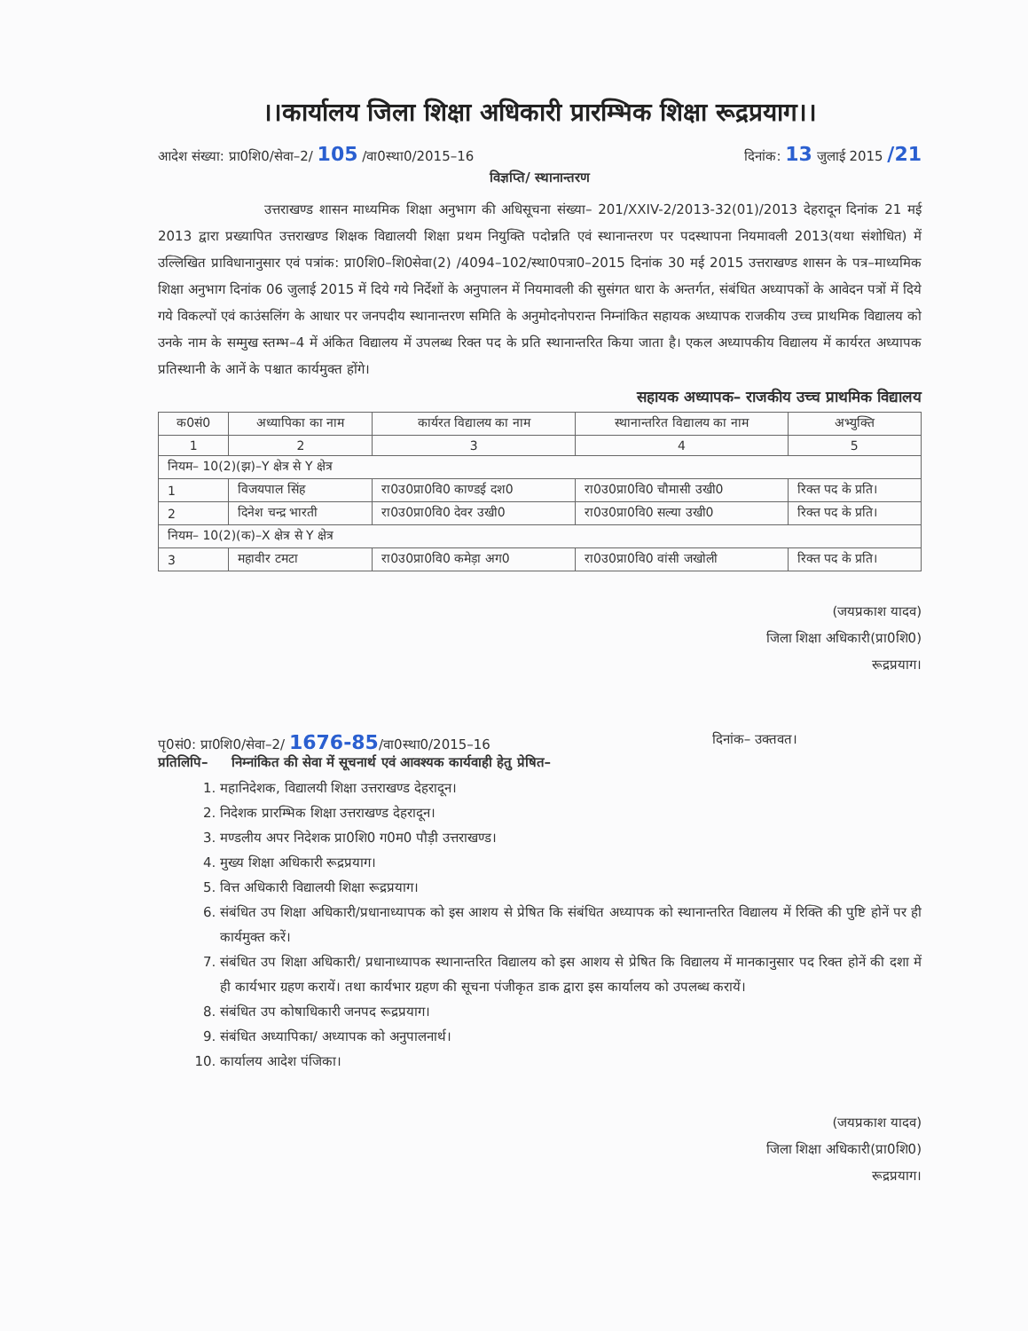।।कार्यालय जिला शिक्षा अधिकारी प्रारम्भिक शिक्षा रूद्रप्रयाग।।
आदेश संख्या: प्रा0शि0/सेवा–2/ 105 /वा0स्था0/2015–16 दिनांक: 13 जुलाई 2015 /21
विज्ञप्ति/ स्थानान्तरण
उत्तराखण्ड शासन माध्यमिक शिक्षा अनुभाग की अधिसूचना संख्या– 201/XXIV-2/2013-32(01)/2013 देहरादून दिनांक 21 मई 2013 द्वारा प्रख्यापित उत्तराखण्ड शिक्षक विद्यालयी शिक्षा प्रथम नियुक्ति पदोन्नति एवं स्थानान्तरण पर पदस्थापना नियमावली 2013(यथा संशोधित) में उल्लिखित प्राविधानानुसार एवं पत्रांक: प्रा0शि0–शि0सेवा(2) /4094–102/स्था0पत्रा0–2015 दिनांक 30 मई 2015 उत्तराखण्ड शासन के पत्र–माध्यमिक शिक्षा अनुभाग दिनांक 06 जुलाई 2015 में दिये गये निर्देशों के अनुपालन में नियमावली की सुसंगत धारा के अन्तर्गत, संबंधित अध्यापकों के आवेदन पत्रों में दिये गये विकल्पों एवं काउंसलिंग के आधार पर जनपदीय स्थानान्तरण समिति के अनुमोदनोपरान्त निम्नांकित सहायक अध्यापक राजकीय उच्च प्राथमिक विद्यालय को उनके नाम के सम्मुख स्तम्भ–4 में अंकित विद्यालय में उपलब्ध रिक्त पद के प्रति स्थानान्तरित किया जाता है। एकल अध्यापकीय विद्यालय में कार्यरत अध्यापक प्रतिस्थानी के आनें के पश्चात कार्यमुक्त होंगे।
सहायक अध्यापक– राजकीय उच्च प्राथमिक विद्यालय
| क0सं0 | अध्यापिका का नाम | कार्यरत विद्यालय का नाम | स्थानान्तरित विद्यालय का नाम | अभ्युक्ति |
| --- | --- | --- | --- | --- |
| 1 | 2 | 3 | 4 | 5 |
| नियम– 10(2)(झ)–Y क्षेत्र से Y क्षेत्र | | | | |
| 1 | विजयपाल सिंह | रा0उ0प्रा0वि0 काण्डई दश0 | रा0उ0प्रा0वि0 चौमासी उखी0 | रिक्त पद के प्रति। |
| 2 | दिनेश चन्द्र भारती | रा0उ0प्रा0वि0 देवर उखी0 | रा0उ0प्रा0वि0 सल्या उखी0 | रिक्त पद के प्रति। |
| नियम– 10(2)(क)–X क्षेत्र से Y क्षेत्र | | | | |
| 3 | महावीर टमटा | रा0उ0प्रा0वि0 कमेड़ा अग0 | रा0उ0प्रा0वि0 वांसी जखोली | रिक्त पद के प्रति। |
(जयप्रकाश यादव)
जिला शिक्षा अधिकारी(प्रा0शि0)
रूद्रप्रयाग।
पृ0सं0: प्रा0शि0/सेवा–2/ 1676-85/वा0स्था0/2015–16 दिनांक– उक्तवत।
प्रतिलिपि– निम्नांकित की सेवा में सूचनार्थ एवं आवश्यक कार्यवाही हेतु प्रेषित–
1. महानिदेशक, विद्यालयी शिक्षा उत्तराखण्ड देहरादून।
2. निदेशक प्रारम्भिक शिक्षा उत्तराखण्ड देहरादून।
3. मण्डलीय अपर निदेशक प्रा0शि0 ग0म0 पौड़ी उत्तराखण्ड।
4. मुख्य शिक्षा अधिकारी रूद्रप्रयाग।
5. वित्त अधिकारी विद्यालयी शिक्षा रूद्रप्रयाग।
6. संबंधित उप शिक्षा अधिकारी/प्रधानाध्यापक को इस आशय से प्रेषित कि संबंधित अध्यापक को स्थानान्तरित विद्यालय में रिक्ति की पुष्टि होनें पर ही कार्यमुक्त करें।
7. संबंधित उप शिक्षा अधिकारी/ प्रधानाध्यापक स्थानान्तरित विद्यालय को इस आशय से प्रेषित कि विद्यालय में मानकानुसार पद रिक्त होनें की दशा में ही कार्यभार ग्रहण करायें। तथा कार्यभार ग्रहण की सूचना पंजीकृत डाक द्वारा इस कार्यालय को उपलब्ध करायें।
8. संबंधित उप कोषाधिकारी जनपद रूद्रप्रयाग।
9. संबंधित अध्यापिका/ अध्यापक को अनुपालनार्थ।
10. कार्यालय आदेश पंजिका।
(जयप्रकाश यादव)
जिला शिक्षा अधिकारी(प्रा0शि0)
रूद्रप्रयाग।